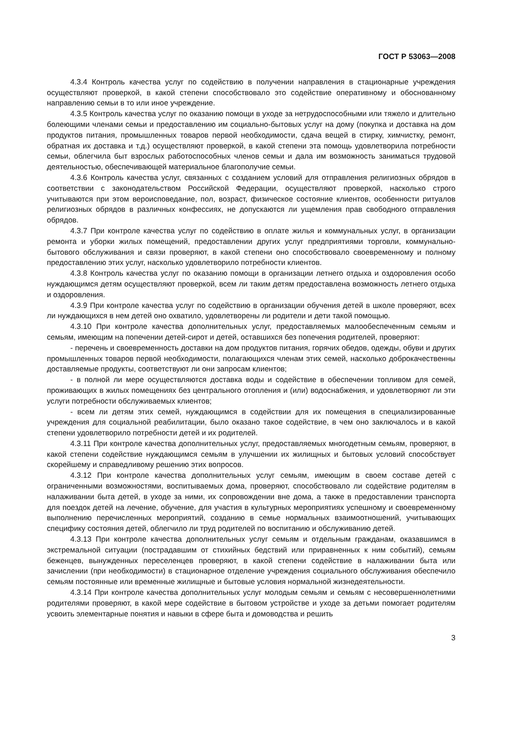ГОСТ Р 53063—2008
4.3.4 Контроль качества услуг по содействию в получении направления в стационарные учреждения осуществляют проверкой, в какой степени способствовало это содействие оперативному и обоснованному направлению семьи в то или иное учреждение.
4.3.5 Контроль качества услуг по оказанию помощи в уходе за нетрудоспособными или тяжело и длительно болеющими членами семьи и предоставлению им социально-бытовых услуг на дому (покупка и доставка на дом продуктов питания, промышленных товаров первой необходимости, сдача вещей в стирку, химчистку, ремонт, обратная их доставка и т.д.) осуществляют проверкой, в какой степени эта помощь удовлетворила потребности семьи, облегчила быт взрослых работоспособных членов семьи и дала им возможность заниматься трудовой деятельностью, обеспечивающей материальное благополучие семьи.
4.3.6 Контроль качества услуг, связанных с созданием условий для отправления религиозных обрядов в соответствии с законодательством Российской Федерации, осуществляют проверкой, насколько строго учитываются при этом вероисповедание, пол, возраст, физическое состояние клиентов, особенности ритуалов религиозных обрядов в различных конфессиях, не допускаются ли ущемления прав свободного отправления обрядов.
4.3.7 При контроле качества услуг по содействию в оплате жилья и коммунальных услуг, в организации ремонта и уборки жилых помещений, предоставлении других услуг предприятиями торговли, коммунально-бытового обслуживания и связи проверяют, в какой степени оно способствовало своевременному и полному предоставлению этих услуг, насколько удовлетворило потребности клиентов.
4.3.8 Контроль качества услуг по оказанию помощи в организации летнего отдыха и оздоровления особо нуждающимся детям осуществляют проверкой, всем ли таким детям предоставлена возможность летнего отдыха и оздоровления.
4.3.9 При контроле качества услуг по содействию в организации обучения детей в школе проверяют, всех ли нуждающихся в нем детей оно охватило, удовлетворены ли родители и дети такой помощью.
4.3.10 При контроле качества дополнительных услуг, предоставляемых малообеспеченным семьям и семьям, имеющим на попечении детей-сирот и детей, оставшихся без попечения родителей, проверяют:
- перечень и своевременность доставки на дом продуктов питания, горячих обедов, одежды, обуви и других промышленных товаров первой необходимости, полагающихся членам этих семей, насколько доброкачественны доставляемые продукты, соответствуют ли они запросам клиентов;
- в полной ли мере осуществляются доставка воды и содействие в обеспечении топливом для семей, проживающих в жилых помещениях без центрального отопления и (или) водоснабжения, и удовлетворяют ли эти услуги потребности обслуживаемых клиентов;
- всем ли детям этих семей, нуждающимся в содействии для их помещения в специализированные учреждения для социальной реабилитации, было оказано такое содействие, в чем оно заключалось и в какой степени удовлетворило потребности детей и их родителей.
4.3.11 При контроле качества дополнительных услуг, предоставляемых многодетным семьям, проверяют, в какой степени содействие нуждающимся семьям в улучшении их жилищных и бытовых условий способствует скорейшему и справедливому решению этих вопросов.
4.3.12 При контроле качества дополнительных услуг семьям, имеющим в своем составе детей с ограниченными возможностями, воспитываемых дома, проверяют, способствовало ли содействие родителям в налаживании быта детей, в уходе за ними, их сопровождении вне дома, а также в предоставлении транспорта для поездок детей на лечение, обучение, для участия в культурных мероприятиях успешному и своевременному выполнению перечисленных мероприятий, созданию в семье нормальных взаимоотношений, учитывающих специфику состояния детей, облегчило ли труд родителей по воспитанию и обслуживанию детей.
4.3.13 При контроле качества дополнительных услуг семьям и отдельным гражданам, оказавшимся в экстремальной ситуации (пострадавшим от стихийных бедствий или приравненных к ним событий), семьям беженцев, вынужденных переселенцев проверяют, в какой степени содействие в налаживании быта или зачислении (при необходимости) в стационарное отделение учреждения социального обслуживания обеспечило семьям постоянные или временные жилищные и бытовые условия нормальной жизнедеятельности.
4.3.14 При контроле качества дополнительных услуг молодым семьям и семьям с несовершеннолетними родителями проверяют, в какой мере содействие в бытовом устройстве и уходе за детьми помогает родителям усвоить элементарные понятия и навыки в сфере быта и домоводства и решить
3